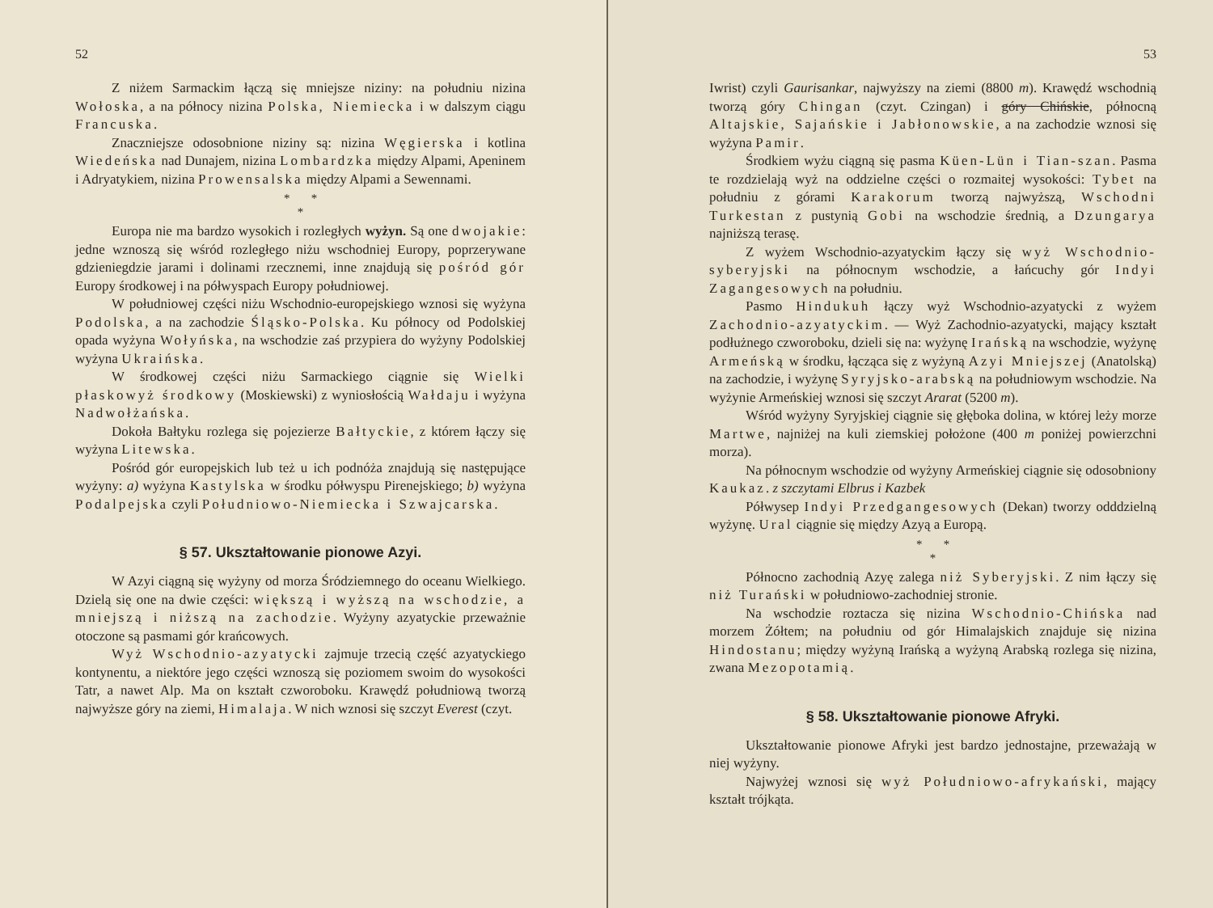52
Z niżem Sarmackim łączą się mniejsze niziny: na południu nizina Wołoska, a na północy nizina Polska, Niemiecka i w dalszym ciągu Francuska.
Znaczniejsze odosobnione niziny są: nizina Węgierska i kotlina Wiedeńska nad Dunajem, nizina Lombardzka między Alpami, Apeninem i Adryatykiem, nizina Prowensalska między Alpami a Sewennami.
* *
*
Europa nie ma bardzo wysokich i rozległych wyżyn. Są one dwojakie: jedne wznoszą się wśród rozległego niżu wschodniej Europy, poprzerywane gdzieniegdzie jarami i dolinami rzecznemi, inne znajdują się pośród gór Europy środkowej i na półwyspach Europy południowej.
W południowej części niżu Wschodnio-europejskiego wznosi się wyżyna Podolska, a na zachodzie Śląsko-Polska. Ku północy od Podolskiej opada wyżyna Wołyńska, na wschodzie zaś przypiera do wyżyny Podolskiej wyżyna Ukraińska.
W środkowej części niżu Sarmackiego ciągnie się Wielki płaskowyż środkowy (Moskiewski) z wyniosłością Wałdaju i wyżyna Nadwołżańska.
Dokoła Bałtyku rozlega się pojezierze Bałtyckie, z którem łączy się wyżyna Litewska.
Pośród gór europejskich lub też u ich podnóża znajdują się następujące wyżyny: a) wyżyna Kastylska w środku półwyspu Pirenejskiego; b) wyżyna Podalpejska czyli Południowo-Niemiecka i Szwajcarska.
§ 57. Ukształtowanie pionowe Azyi.
W Azyi ciągną się wyżyny od morza Śródziemnego do oceanu Wielkiego. Dzielą się one na dwie części: większą i wyższą na wschodzie, a mniejszą i niższą na zachodzie. Wyżyny azyatyckie przeważnie otoczone są pasmami gór krańcowych.
Wyż Wschodnio-azyatycki zajmuje trzecią część azyatyckiego kontynentu, a niektóre jego części wznoszą się poziomem swoim do wysokości Tatr, a nawet Alp. Ma on kształt czworoboku. Krawędź południową tworzą najwyższe góry na ziemi, Himalaja. W nich wznosi się szczyt Everest (czyt.
53
Iwrist) czyli Gaurisankar, najwyższy na ziemi (8800 m). Krawędź wschodnią tworzą góry Chingan (czyt. Czingan) i góry Chińskie, północną Altajskie, Sajańskie i Jabłonowskie, a na zachodzie wznosi się wyżyna Pamir.
Środkiem wyżu ciągną się pasma Küen-Lün i Tian-szan. Pasma te rozdzielają wyż na oddzielne części o rozmaitej wysokości: Tybet na południu z górami Karakorum tworzą najwyższą, Wschodni Turkestan z pustynią Gobi na wschodzie średnią, a Dzungarya najniższą terasę.
Z wyżem Wschodnio-azyatyckim łączy się wyż Wschodnio-syberyjski na północnym wschodzie, a łańcuchy gór Indyi Zagangesowych na południu.
Pasmo Hindukuh łączy wyż Wschodnio-azyatycki z wyżem Zachodnio-azyatyckim. — Wyż Zachodnio-azyatycki, mający kształt podłużnego czworoboku, dzieli się na: wyżynę Irańską na wschodzie, wyżynę Armeńską w środku, łącząca się z wyżyną Azyi Mniejszej (Anatolską) na zachodzie, i wyżynę Syryjsko-arabską na południowym wschodzie. Na wyżynie Armeńskiej wznosi się szczyt Ararat (5200 m).
Wśród wyżyny Syryjskiej ciągnie się głęboka dolina, w której leży morze Martwe, najniżej na kuli ziemskiej położone (400 m poniżej powierzchni morza).
Na północnym wschodzie od wyżyny Armeńskiej ciągnie się odosobniony Kaukaz. z szczytami Elbrus i Kazbek
Półwysep Indyi Przedgangesowych (Dekan) tworzy odddzielną wyżynę. Ural ciągnie się między Azyą a Europą.
* *
*
Północno zachodnią Azyę zalega niż Syberyjski. Z nim łączy się niż Turański w południowo-zachodniej stronie.
Na wschodzie roztacza się nizina Wschodnio-Chińska nad morzem Żółtem; na południu od gór Himalajskich znajduje się nizina Hindostanu; między wyżyną Irańską a wyżyną Arabską rozlega się nizina, zwana Mezopotamią.
§ 58. Ukształtowanie pionowe Afryki.
Ukształtowanie pionowe Afryki jest bardzo jednostajne, przeważają w niej wyżyny.
Najwyżej wznosi się wyż Południowo-afrykański, mający kształt trójkąta.